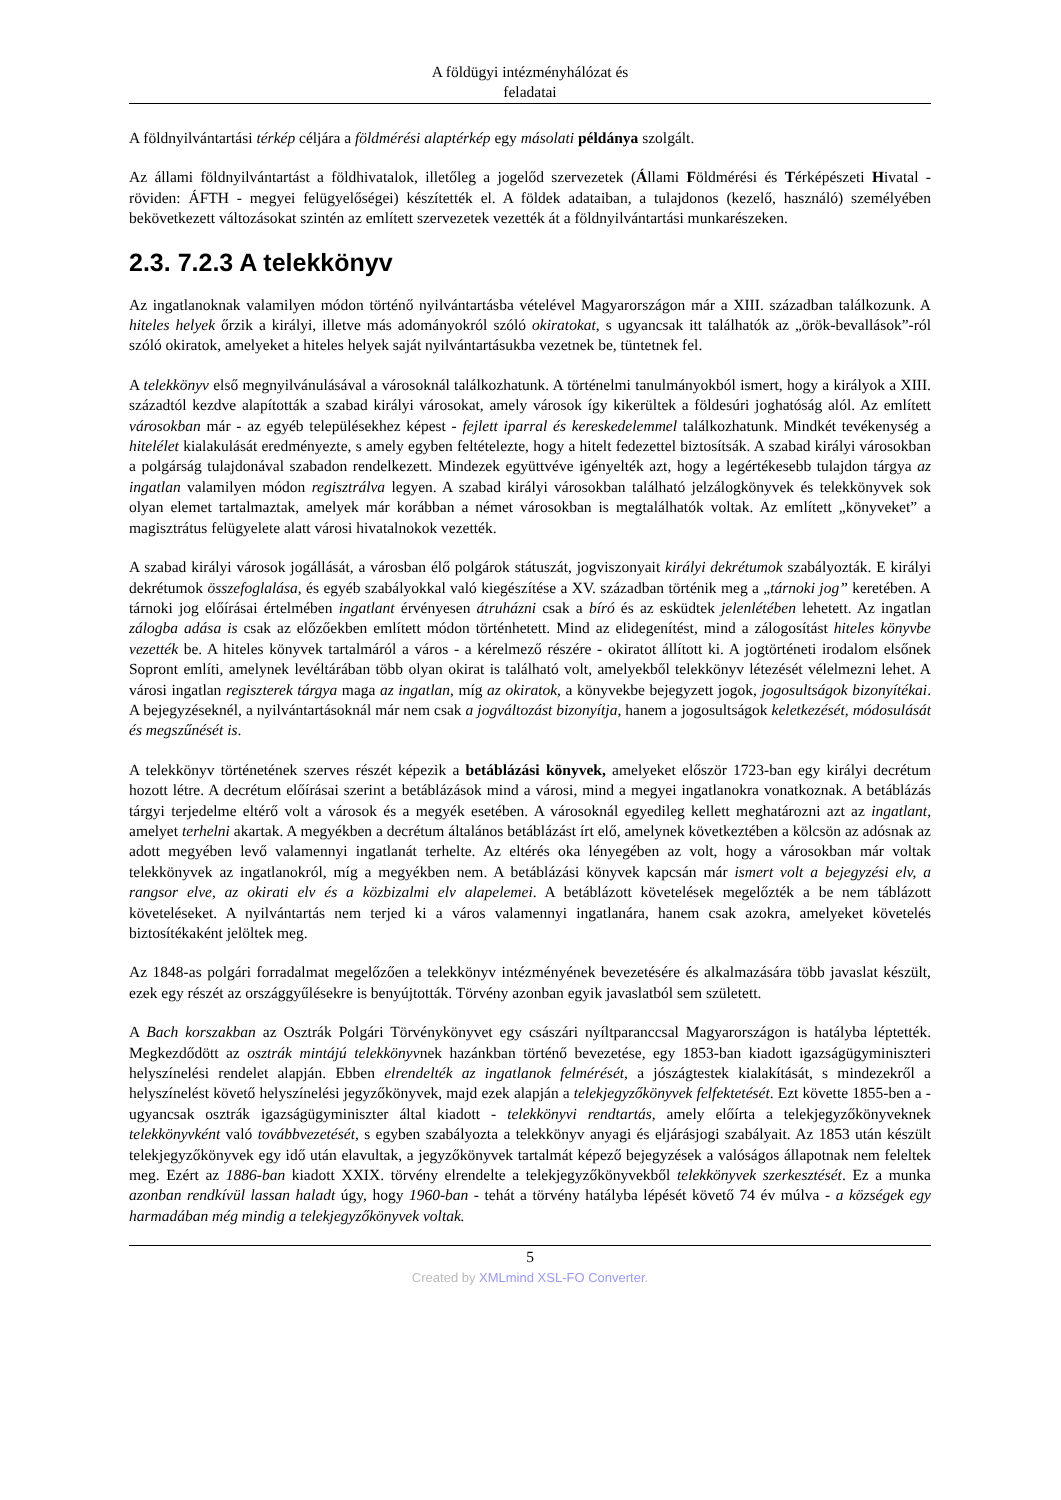A földügyi intézményhálózat és
feladatai
A földnyilvántartási térkép céljára a földmérési alaptérkép egy másolati példánya szolgált.
Az állami földnyilvántartást a földhivatalok, illetőleg a jogelőd szervezetek (Állami Földmérési és Térképészeti Hivatal - röviden: ÁFTH - megyei felügyelőségei) készítették el. A földek adataiban, a tulajdonos (kezelő, használó) személyében bekövetkezett változásokat szintén az említett szervezetek vezették át a földnyilvántartási munkarészeken.
2.3. 7.2.3 A telekkönyv
Az ingatlanoknak valamilyen módon történő nyilvántartásba vételével Magyarországon már a XIII. században találkozunk. A hiteles helyek őrzik a királyi, illetve más adományokról szóló okiratokat, s ugyancsak itt találhatók az „örök-bevallások”-ról szóló okiratok, amelyeket a hiteles helyek saját nyilvántartásukba vezetnek be, tüntetnek fel.
A telekkönyv első megnyilvánulásával a városoknál találkozhatunk. A történelmi tanulmányokból ismert, hogy a királyok a XIII. századtól kezdve alapították a szabad királyi városokat, amely városok így kikerültek a földesúri joghatóság alól. Az említett városokban már - az egyéb településekhez képest - fejlett iparral és kereskedelemmel találkozhatunk. Mindkét tevékenység a hitelélet kialakulását eredményezte, s amely egyben feltételezte, hogy a hitelt fedezettel biztosítsák. A szabad királyi városokban a polgárság tulajdonával szabadon rendelkezett. Mindezek együttvéve igényelték azt, hogy a legértékesebb tulajdon tárgya az ingatlan valamilyen módon regisztrálva legyen. A szabad királyi városokban található jelzálogkönyvek és telekkönyvek sok olyan elemet tartalmaztak, amelyek már korábban a német városokban is megtalálhatók voltak. Az említett „könyveket” a magisztrátus felügyelete alatt városi hivatalnokok vezették.
A szabad királyi városok jogállását, a városban élő polgárok státuszát, jogviszonyait királyi dekrétumok szabályozták. E királyi dekrétumok összefoglalása, és egyéb szabályokkal való kiegészítése a XV. században történik meg a „tárnoki jog” keretében. A tárnoki jog előírásai értelmében ingatlant érvényesen átruházni csak a bíró és az esküdtek jelenlétében lehetett. Az ingatlan zálogba adása is csak az előzőekben említett módon történhetett. Mind az elidegenítést, mind a zálogosítást hiteles könyvbe vezették be. A hiteles könyvek tartalmáról a város - a kérelmező részére - okiratot állított ki. A jogtörténeti irodalom elsőnek Sopront említi, amelynek levéltárában több olyan okirat is található volt, amelyekből telekkönyv létezését vélelmezni lehet. A városi ingatlan regiszterek tárgya maga az ingatlan, míg az okiratok, a könyvekbe bejegyzett jogok, jogosultságok bizonyítékai. A bejegyzéseknél, a nyilvántartásoknál már nem csak a jogváltozást bizonyítja, hanem a jogosultságok keletkezését, módosulását és megszűnését is.
A telekkönyv történetének szerves részét képezik a betáblázási könyvek, amelyeket először 1723-ban egy királyi decrétum hozott létre. A decrétum előírásai szerint a betáblázások mind a városi, mind a megyei ingatlanokra vonatkoznak. A betáblázás tárgyi terjedelme eltérő volt a városok és a megyék esetében. A városoknál egyedileg kellett meghatározni azt az ingatlant, amelyet terhelni akartak. A megyékben a decrétum általános betáblázást írt elő, amelynek következtében a kölcsön az adósnak az adott megyében levő valamennyi ingatlanát terhelte. Az eltérés oka lényegében az volt, hogy a városokban már voltak telekkönyvek az ingatlanokról, míg a megyékben nem. A betáblázási könyvek kapcsán már ismert volt a bejegyzési elv, a rangsor elve, az okirati elv és a közbizalmi elv alapelemei. A betáblázott követelések megelőzték a be nem táblázott követeléseket. A nyilvántartás nem terjed ki a város valamennyi ingatlanára, hanem csak azokra, amelyeket követelés biztosítékaként jelöltek meg.
Az 1848-as polgári forradalmat megelőzően a telekkönyv intézményének bevezetésére és alkalmazására több javaslat készült, ezek egy részét az országgyűlésekre is benyújtották. Törvény azonban egyik javaslatból sem született.
A Bach korszakban az Osztrák Polgári Törvénykönyvet egy császári nyíltparanccsal Magyarországon is hatályba léptették. Megkezdődött az osztrák mintájú telekkönyvnek hazánkban történő bevezetése, egy 1853-ban kiadott igazságügyminiszteri helyszínelési rendelet alapján. Ebben elrendelték az ingatlanok felmérését, a jószágtestek kialakítását, s mindezekről a helyszínelést követő helyszínelési jegyzőkönyvek, majd ezek alapján a telekjegyzőkönyvek felfektetését. Ezt követte 1855-ben a - ugyancsak osztrák igazságügyminiszter által kiadott - telekkönyvi rendtartás, amely előírta a telekjegyzőkönyveknek telekkönyvként való továbbvezetését, s egyben szabályozta a telekkönyv anyagi és eljárásjogi szabályait. Az 1853 után készült telekjegyzőkönyvek egy idő után elavultak, a jegyzőkönyvek tartalmát képező bejegyzések a valóságos állapotnak nem feleltek meg. Ezért az 1886-ban kiadott XXIX. törvény elrendelte a telekjegyzőkönyvekből telekkönyvek szerkesztését. Ez a munka azonban rendkívül lassan haladt úgy, hogy 1960-ban - tehát a törvény hatályba lépését követő 74 év múlva - a községek egy harmadában még mindig a telekjegyzőkönyvek voltak.
5
Created by XMLmind XSL-FO Converter.